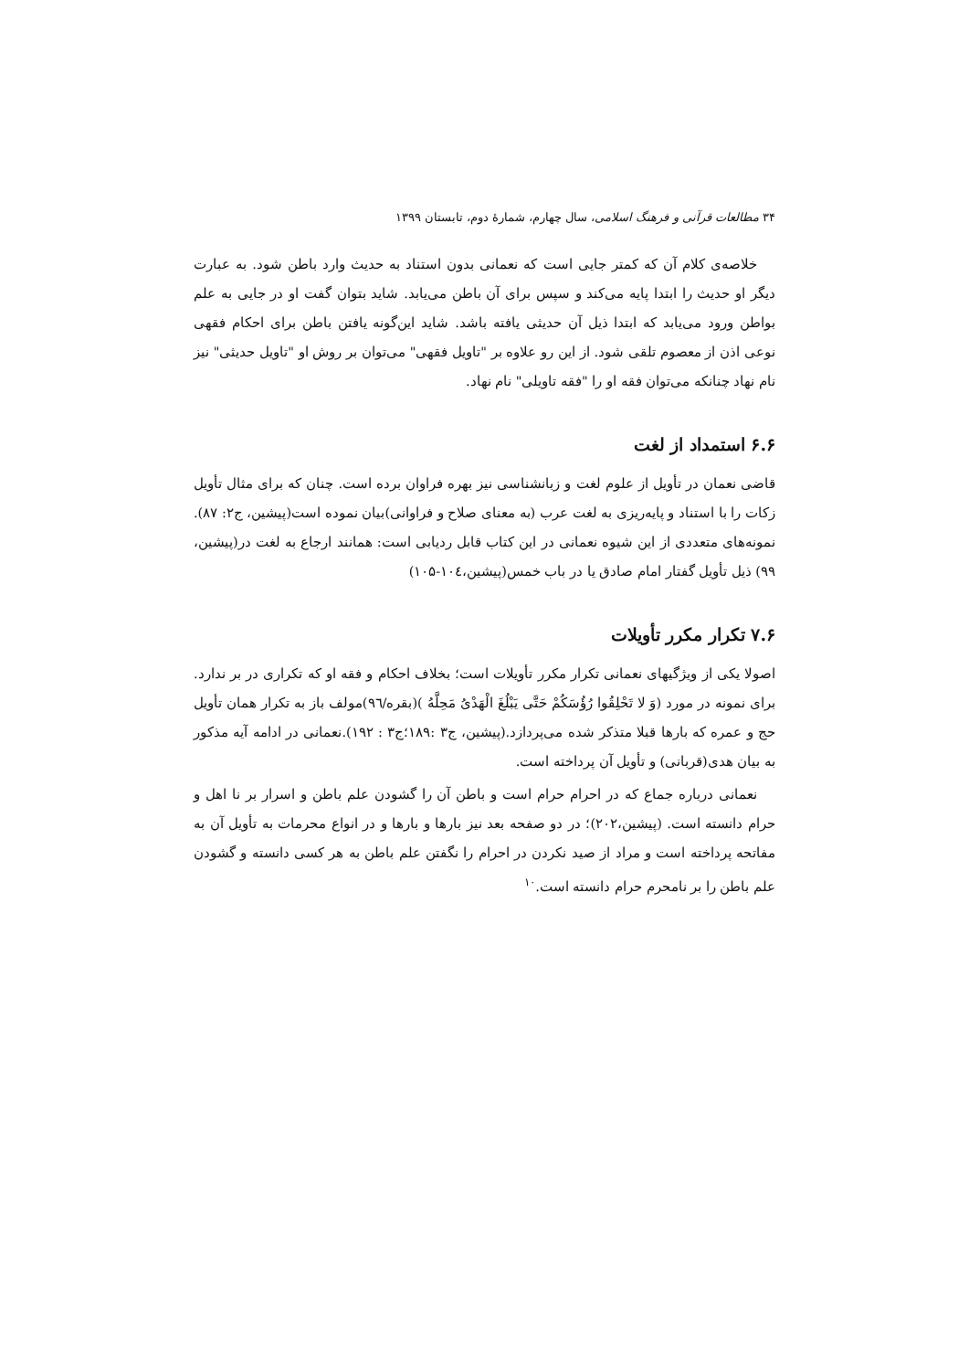۳۴ مطالعات قرآنی و فرهنگ اسلامی، سال چهارم، شمارهٔ دوم، تابستان ۱۳۹۹
خلاصه‌ی کلام آن که کمتر جایی است که نعمانی بدون استناد به حدیث وارد باطن شود. به عبارت دیگر او حدیث را ابتدا پایه می‌کند و سپس برای آن باطن می‌یابد. شاید بتوان گفت او در جایی به علم بواطن ورود می‌یابد که ابتدا ذیل آن حدیثی یافته باشد. شاید این‌گونه یافتن باطن برای احکام فقهی نوعی اذن از معصوم تلقی شود. از این رو علاوه بر "تاویل فقهی" می‌توان بر روش او "تاویل حدیثی" نیز نام نهاد چنانکه می‌توان فقه او را "فقه تاویلی" نام نهاد.
۶.۶ استمداد از لغت
قاضی نعمان در تأویل از علوم لغت و زبانشناسی نیز بهره فراوان برده است. چنان که برای مثال تأویل زکات را با استناد و پایه‌ریزی به لغت عرب (به معنای صلاح و فراوانی)بیان نموده است(پیشین، ج۲: ۸۷). نمونه‌های متعددی از این شیوه نعمانی در این کتاب قابل ردیابی است: همانند ارجاع به لغت در(پیشین، ۹۹) ذیل تأویل گفتار امام صادق یا در باب خمس(پیشین،۱۰٤-۱۰۵)
۷.۶ تکرار مکرر تأویلات
اصولا یکی از ویژگیهای نعمانی تکرار مکرر تأویلات است؛ بخلاف احکام و فقه او که تکراری در بر ندارد. برای نمونه در مورد (وَ لا تَحْلِقُوا رُؤُسَکُمْ حَتَّی یَبْلُغَ الْهَدْیُ مَحِلَّهُ )(بقره/۹٦)مولف باز به تکرار همان تأویل حج و عمره که بارها قبلا متذکر شده می‌پردازد.(پیشین، ج۳ :۱۸۹؛ج۳ : ۱۹۲).نعمانی در ادامه آیه مذکور به بیان هدی(قربانی) و تأویل آن پرداخته است.
نعمانی درباره جماع که در احرام حرام است و باطن آن را گشودن علم باطن و اسرار بر نا اهل و حرام دانسته است. (پیشین،۲۰۲)؛ در دو صفحه بعد نیز بارها و بارها و در انواع محرمات به تأویل آن به مفاتحه پرداخته است و مراد از صید نکردن در احرام را نگفتن علم باطن به هر کسی دانسته و گشودن علم باطن را بر نامحرم حرام دانسته است.<sup>۱۰</sup>